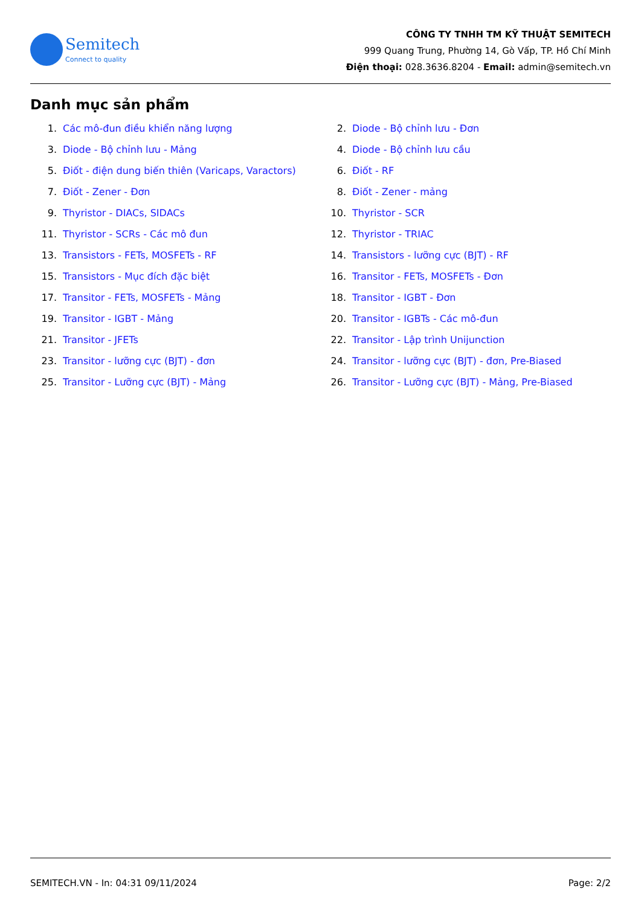Semitech
Connect to quality
CÔNG TY TNHH TM KỸ THUẬT SEMITECH
999 Quang Trung, Phường 14, Gò Vấp, TP. Hồ Chí Minh
Điện thoại: 028.3636.8204 - Email: admin@semitech.vn
Danh mục sản phẩm
1. Các mô-đun điều khiển năng lượng
2. Diode - Bộ chỉnh lưu - Đơn
3. Diode - Bộ chỉnh lưu - Mảng
4. Diode - Bộ chỉnh lưu cầu
5. Điốt - điện dung biến thiên (Varicaps, Varactors)
6. Điốt - RF
7. Điốt - Zener - Đơn
8. Điốt - Zener - mảng
9. Thyristor - DIACs, SIDACs
10. Thyristor - SCR
11. Thyristor - SCRs - Các mô đun
12. Thyristor - TRIAC
13. Transistors - FETs, MOSFETs - RF
14. Transistors - lưỡng cực (BJT) - RF
15. Transistors - Mục đích đặc biệt
16. Transitor - FETs, MOSFETs - Đơn
17. Transitor - FETs, MOSFETs - Mảng
18. Transitor - IGBT - Đơn
19. Transitor - IGBT - Mảng
20. Transitor - IGBTs - Các mô-đun
21. Transitor - JFETs
22. Transitor - Lập trình Unijunction
23. Transitor - lưỡng cực (BJT) - đơn
24. Transitor - lưỡng cực (BJT) - đơn, Pre-Biased
25. Transitor - Lưỡng cực (BJT) - Mảng
26. Transitor - Lưỡng cực (BJT) - Mảng, Pre-Biased
SEMITECH.VN - In: 04:31 09/11/2024 Page: 2/2